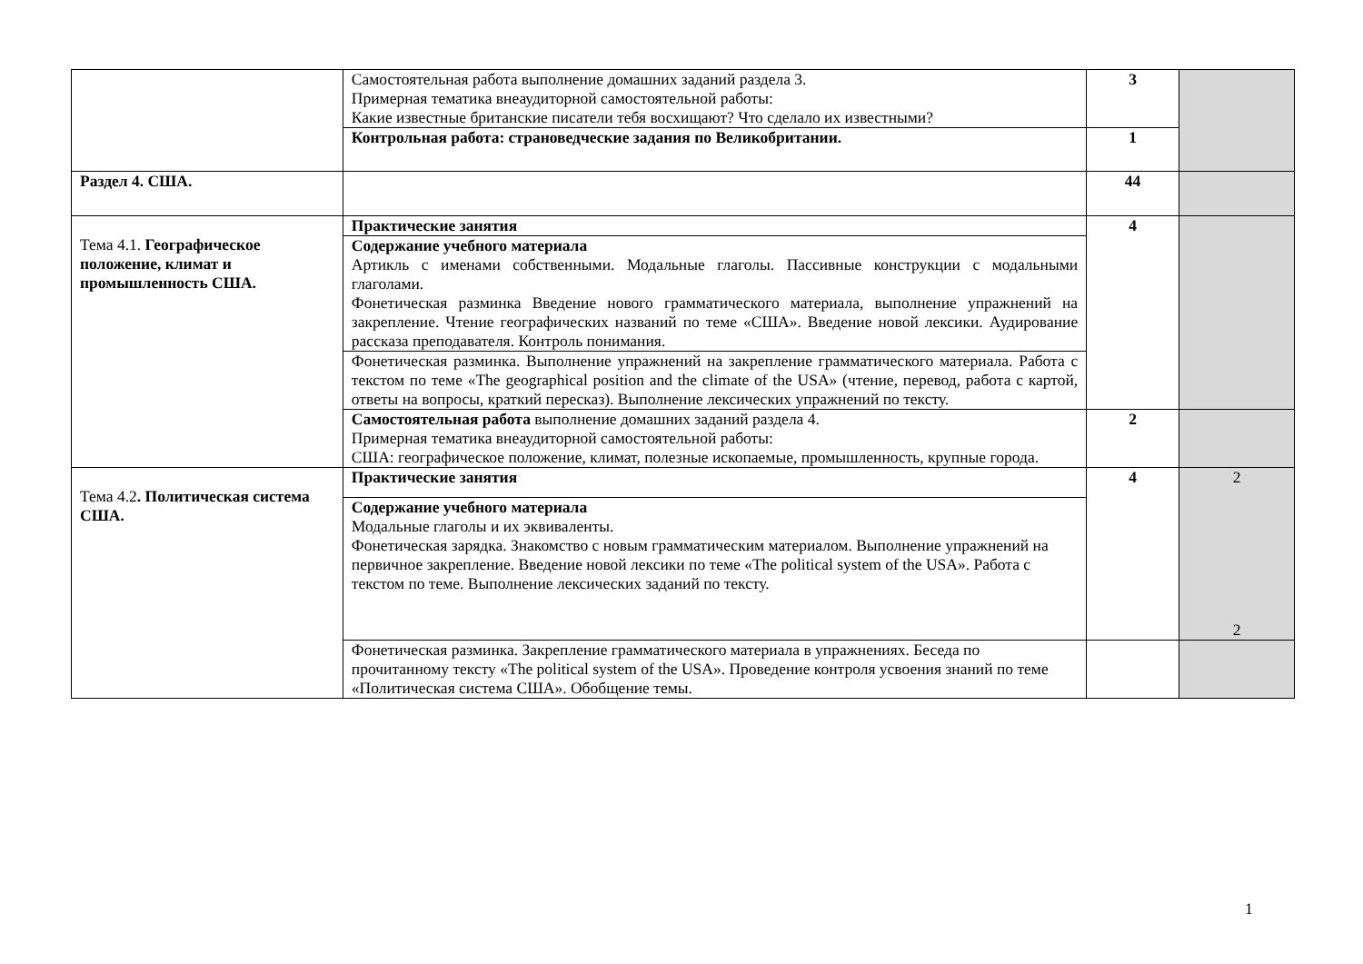| | Самостоятельная работа выполнение домашних заданий раздела 3. Примерная тематика внеаудиторной самостоятельной работы: Какие известные британские писатели тебя восхищают? Что сделало их известными? | 3 | |
| | Контрольная работа: страноведческие задания по Великобритании. | 1 | |
| Раздел 4. США. | | 44 | |
| Тема 4.1. Географическое положение, климат и промышленность США. | Практические занятия | 4 | |
| | Содержание учебного материала Артикль с именами собственными. Модальные глаголы. Пассивные конструкции с модальными глаголами. Фонетическая разминка Введение нового грамматического материала, выполнение упражнений на закрепление. Чтение географических названий по теме «США». Введение новой лексики. Аудирование рассказа преподавателя. Контроль понимания. | | |
| | Фонетическая разминка. Выполнение упражнений на закрепление грамматического материала. Работа с текстом по теме «The geographical position and the climate of the USA» (чтение, перевод, работа с картой, ответы на вопросы, краткий пересказ). Выполнение лексических упражнений по тексту. | | |
| | Самостоятельная работа выполнение домашних заданий раздела 4. Примерная тематика внеаудиторной самостоятельной работы: США: географическое положение, климат, полезные ископаемые, промышленность, крупные города. | 2 | |
| Тема 4.2 . Политическая система США. | Практические занятия | 4 | 2 2 |
| | Содержание учебного материала Модальные глаголы и их эквиваленты. Фонетическая зарядка. Знакомство с новым грамматическим материалом. Выполнение упражнений на первичное закрепление. Введение новой лексики по теме «The political system of the USA». Работа с текстом по теме. Выполнение лексических заданий по тексту. | | |
| | Фонетическая разминка. Закрепление грамматического материала в упражнениях. Беседа по прочитанному тексту «The political system of the USA». Проведение контроля усвоения знаний по теме «Политическая система США». Обобщение темы. | | |
1